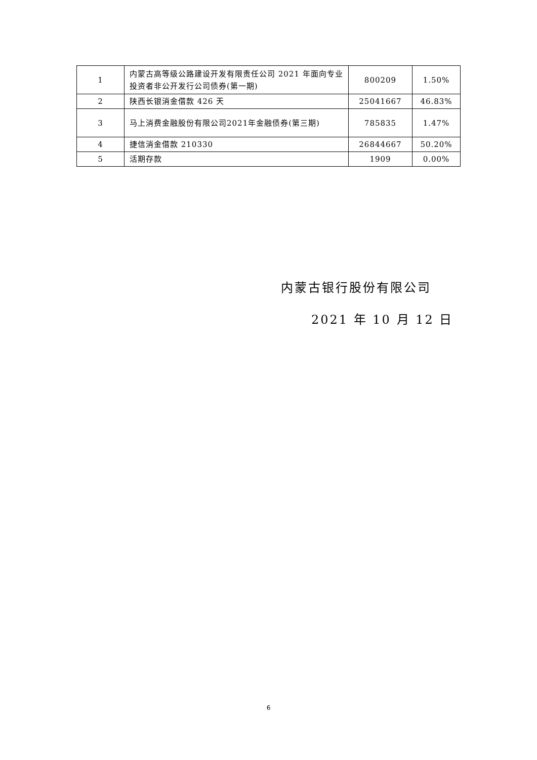| 1 | 内蒙古高等级公路建设开发有限责任公司 2021 年面向专业投资者非公开发行公司债券(第一期) | 800209 | 1.50% |
| 2 | 陕西长银消金借款 426 天 | 25041667 | 46.83% |
| 3 | 马上消费金融股份有限公司2021年金融债券(第三期) | 785835 | 1.47% |
| 4 | 捷信消金借款 210330 | 26844667 | 50.20% |
| 5 | 活期存款 | 1909 | 0.00% |
内蒙古银行股份有限公司
2021 年 10 月 12 日
6